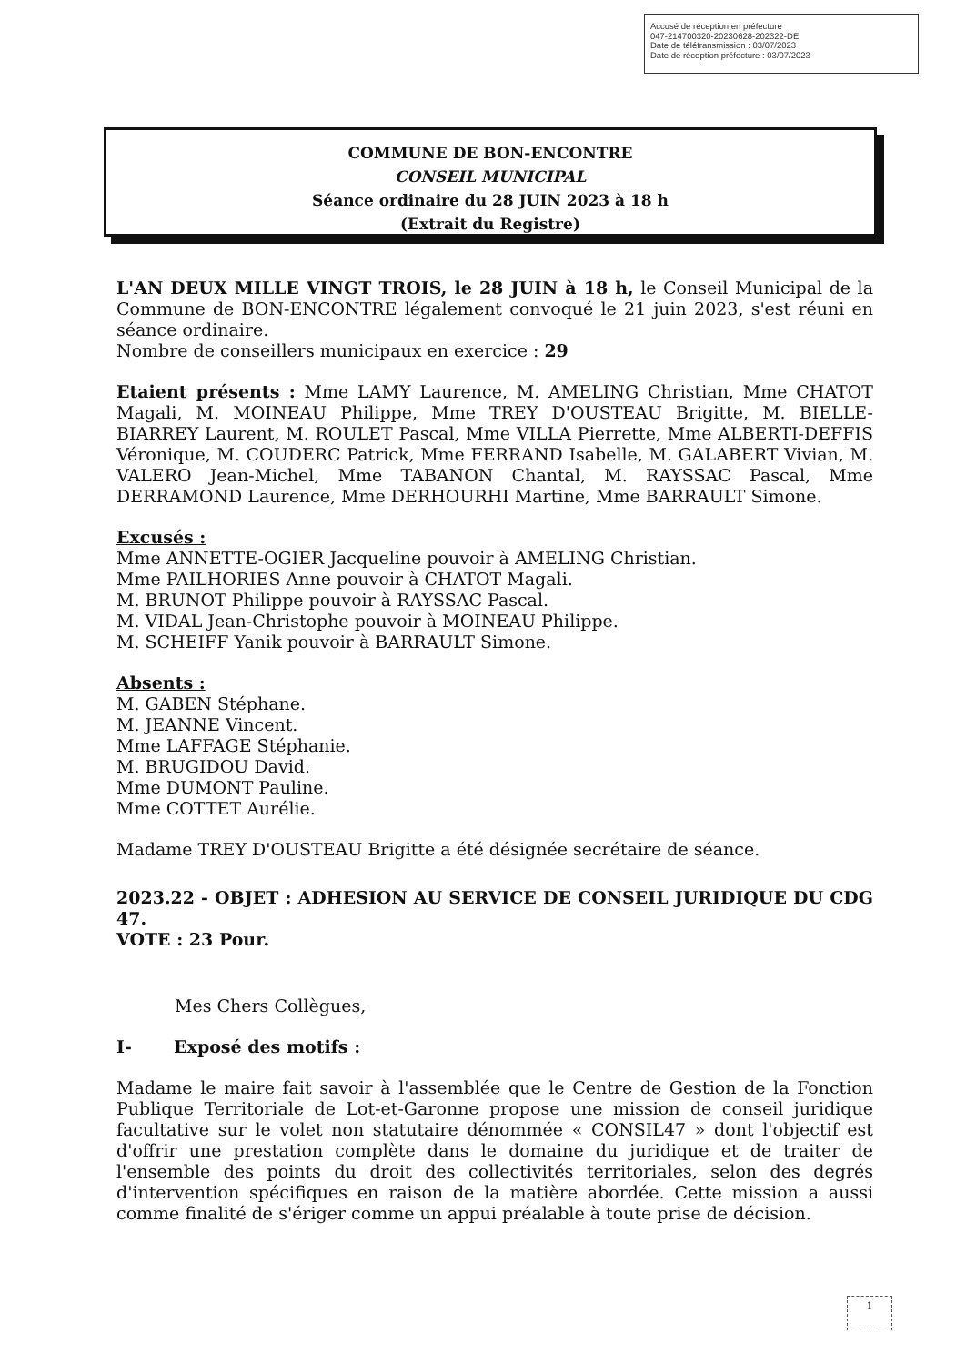Accusé de réception en préfecture
047-214700320-20230628-202322-DE
Date de télétransmission : 03/07/2023
Date de réception préfecture : 03/07/2023
COMMUNE DE BON-ENCONTRE
CONSEIL MUNICIPAL
Séance ordinaire du 28 JUIN 2023 à 18 h
(Extrait du Registre)
L'AN DEUX MILLE VINGT TROIS, le 28 JUIN à 18 h, le Conseil Municipal de la Commune de BON-ENCONTRE légalement convoqué le 21 juin 2023, s'est réuni en séance ordinaire.
Nombre de conseillers municipaux en exercice : 29
Etaient présents : Mme LAMY Laurence, M. AMELING Christian, Mme CHATOT Magali, M. MOINEAU Philippe, Mme TREY D'OUSTEAU Brigitte, M. BIELLE-BIARREY Laurent, M. ROULET Pascal, Mme VILLA Pierrette, Mme ALBERTI-DEFFIS Véronique, M. COUDERC Patrick, Mme FERRAND Isabelle, M. GALABERT Vivian, M. VALERO Jean-Michel, Mme TABANON Chantal, M. RAYSSAC Pascal, Mme DERRAMOND Laurence, Mme DERHOURHI Martine, Mme BARRAULT Simone.
Excusés :
Mme ANNETTE-OGIER Jacqueline pouvoir à AMELING Christian.
Mme PAILHORIES Anne pouvoir à CHATOT Magali.
M. BRUNOT Philippe pouvoir à RAYSSAC Pascal.
M. VIDAL Jean-Christophe pouvoir à MOINEAU Philippe.
M. SCHEIFF Yanik pouvoir à BARRAULT Simone.
Absents :
M. GABEN Stéphane.
M. JEANNE Vincent.
Mme LAFFAGE Stéphanie.
M. BRUGIDOU David.
Mme DUMONT Pauline.
Mme COTTET Aurélie.
Madame TREY D'OUSTEAU Brigitte a été désignée secrétaire de séance.
2023.22 - OBJET : ADHESION AU SERVICE DE CONSEIL JURIDIQUE DU CDG 47.
VOTE : 23 Pour.
Mes Chers Collègues,
I- Exposé des motifs :
Madame le maire fait savoir à l'assemblée que le Centre de Gestion de la Fonction Publique Territoriale de Lot-et-Garonne propose une mission de conseil juridique facultative sur le volet non statutaire dénommée « CONSIL47 » dont l'objectif est d'offrir une prestation complète dans le domaine du juridique et de traiter de l'ensemble des points du droit des collectivités territoriales, selon des degrés d'intervention spécifiques en raison de la matière abordée. Cette mission a aussi comme finalité de s'ériger comme un appui préalable à toute prise de décision.
1